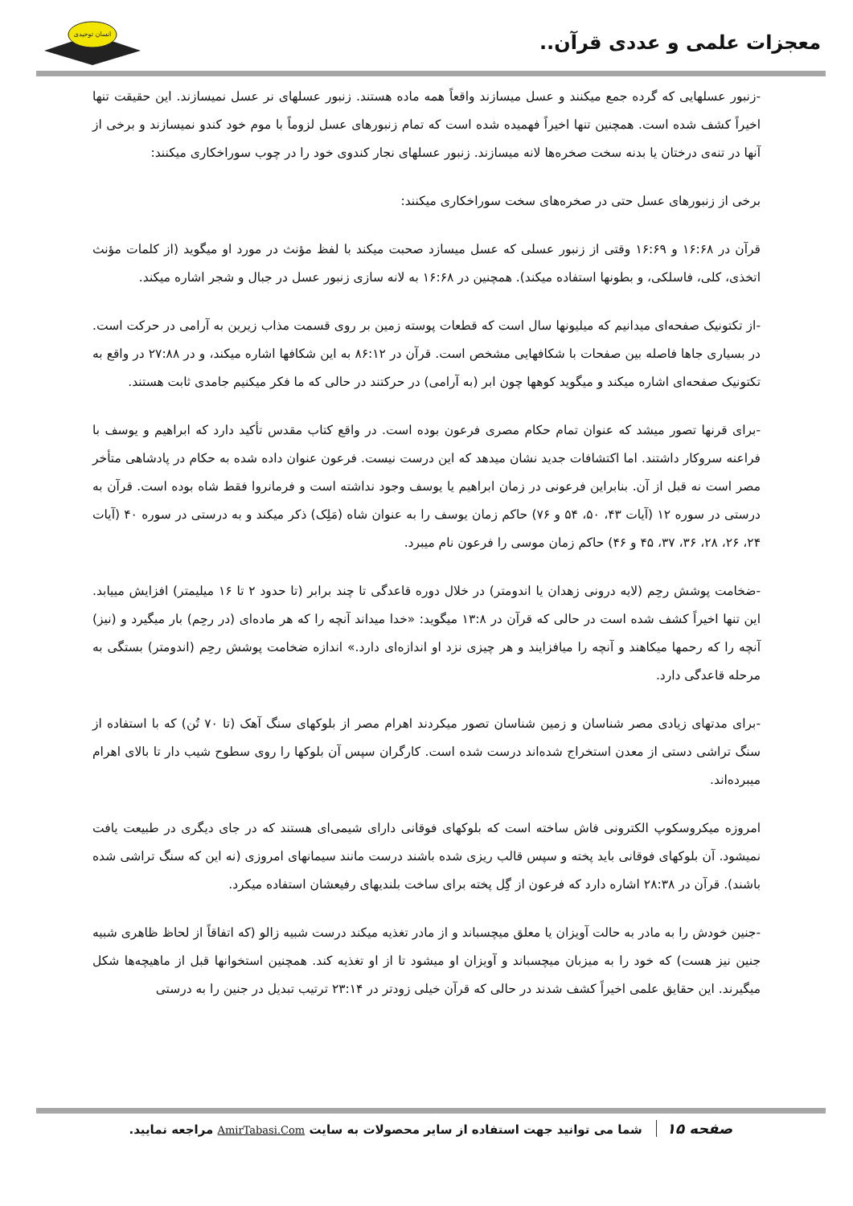معجزات علمی و عددی قرآن..
انسان توحیدی
-زنبور عسلهایی که گرده جمع میکنند و عسل میسازند واقعاً همه ماده هستند. زنبور عسلهای نر عسل نمیسازند. این حقیقت تنها اخیراً کشف شده است. همچنین تنها اخیراً فهمیده شده است که تمام زنبورهای عسل لزوماً با موم خود کندو نمیسازند و برخی از آنها در تنه‌ی درختان یا بدنه سخت صخره‌ها لانه میسازند. زنبور عسلهای نجار کندوی خود را در چوب سوراخکاری میکنند:
برخی از زنبورهای عسل حتی در صخره‌های سخت سوراخکاری میکنند:
قرآن در ۱۶:۶۸ و ۱۶:۶۹ وقتی از زنبور عسلی که عسل میسازد صحبت میکند با لفظ مؤنث در مورد او میگوید (از کلمات مؤنث اتخذی، کلی، فاسلکی، و بطونها استفاده میکند). همچنین در ۱۶:۶۸ به لانه سازی زنبور عسل در جبال و شجر اشاره میکند.
-از تکتونیک صفحه‌ای میدانیم که میلیونها سال است که قطعات پوسته زمین بر روی قسمت مذاب زیرین به آرامی در حرکت است. در بسیاری جاها فاصله بین صفحات با شکافهایی مشخص است. قرآن در ۸۶:۱۲ به این شکافها اشاره میکند، و در ۲۷:۸۸ در واقع به تکتونیک صفحه‌ای اشاره میکند و میگوید کوهها چون ابر (به آرامی) در حرکتند در حالی که ما فکر میکنیم جامدی ثابت هستند.
-برای قرنها تصور میشد که عنوان تمام حکام مصری فرعون بوده است. در واقع کتاب مقدس تأکید دارد که ابراهیم و یوسف با فراعنه سروکار داشتند. اما اکتشافات جدید نشان میدهد که این درست نیست. فرعون عنوان داده شده به حکام در پادشاهی متأخر مصر است نه قبل از آن. بنابراین فرعونی در زمان ابراهیم یا یوسف وجود نداشته است و فرمانروا فقط شاه بوده است. قرآن به درستی در سوره ۱۲ (آیات ۴۳، ۵۰، ۵۴ و ۷۶) حاکم زمان یوسف را به عنوان شاه (مَلِک) ذکر میکند و به درستی در سوره ۴۰ (آیات ۲۴، ۲۶، ۲۸، ۳۶، ۳۷، ۴۵ و ۴۶) حاکم زمان موسی را فرعون نام میبرد.
-ضخامت پوشش رحِم (لایه درونی زهدان یا اندومتر) در خلال دوره قاعدگی تا چند برابر (تا حدود ۲ تا ۱۶ میلیمتر) افزایش مییابد. این تنها اخیراً کشف شده است در حالی که قرآن در ۱۳:۸ میگوید: «خدا میداند آنچه را که هر ماده‌ای (در رحِم) بار میگیرد و (نیز) آنچه را که رحمها میکاهند و آنچه را میافزایند و هر چیزی نزد او اندازه‌ای دارد.» اندازه ضخامت پوشش رحِم (اندومتر) بستگی به مرحله قاعدگی دارد.
-برای مدتهای زیادی مصر شناسان و زمین شناسان تصور میکردند اهرام مصر از بلوکهای سنگ آهک (تا ۷۰ تُن) که با استفاده از سنگ تراشی دستی از معدن استخراج شده‌اند درست شده است. کارگران سپس آن بلوکها را روی سطوح شیب دار تا بالای اهرام میبرده‌اند.
امروزه میکروسکوپ الکترونی فاش ساخته است که بلوکهای فوقانی دارای شیمی‌ای هستند که در جای دیگری در طبیعت یافت نمیشود. آن بلوکهای فوقانی باید پخته و سپس قالب ریزی شده باشند درست مانند سیمانهای امروزی (نه این که سنگ تراشی شده باشند). قرآن در ۲۸:۳۸ اشاره دارد که فرعون از گِل پخته برای ساخت بلندیهای رفیعشان استفاده میکرد.
-جنین خودش را به مادر به حالت آویزان یا معلق میچسباند و از مادر تغذیه میکند درست شبیه زالو (که اتفاقاً از لحاظ ظاهری شبیه جنین نیز هست) که خود را به میزبان میچسباند و آویزان او میشود تا از او تغذیه کند. همچنین استخوانها قبل از ماهیچه‌ها شکل میگیرند. این حقایق علمی اخیراً کشف شدند در حالی که قرآن خیلی زودتر در ۲۳:۱۴ ترتیب تبدیل در جنین را به درستی
صفحه ۱۵ شما می توانید جهت استفاده از سایر محصولات به سایت AmirTabasi.Com مراجعه نمایید.